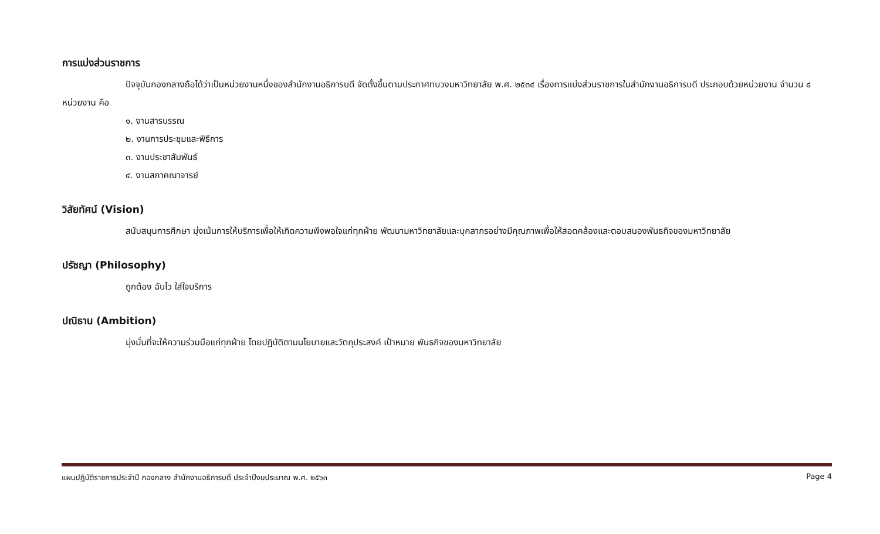การแบ่งส่วนราชการ
ปัจจุบันกองกลางถือได้ว่าเป็นหน่วยงานหนึ่งของสำนักงานอธิการบดี จัดตั้งขึ้นตามประกาศทบวงมหาวิทยาลัย พ.ศ. ๒๕๓๔ เรื่องการแบ่งส่วนราชการในสำนักงานอธิการบดี ประกอบด้วยหน่วยงาน จำนวน ๔ หน่วยงาน คือ
๑. งานสารบรรณ
๒. งานการประชุมและพิธีการ
๓. งานประชาสัมพันธ์
๔. งานสภาคณาจารย์
วิสัยทัศน์ (Vision)
สนับสนุนการศึกษา มุ่งเน้นการให้บริการเพื่อให้เกิดความพึงพอใจแก่ทุกฝ่าย พัฒนามหาวิทยาลัยและบุคลากรอย่างมีคุณภาพเพื่อให้สอดคล้องและตอบสนองพันธกิจของมหาวิทยาลัย
ปรัชญา (Philosophy)
ถูกต้อง ฉับไว ใส่ใจบริการ
ปณิธาน (Ambition)
มุ่งมั่นที่จะให้ความร่วมมือแก่ทุกฝ่าย โดยปฏิบัติตามนโยบายและวัตถุประสงค์ เป้าหมาย พันธกิจของมหาวิทยาลัย
แผนปฏิบัติราชการประจำปี กองกลาง สำนักงานอธิการบดี ประจำปีงบประมาณ พ.ศ. ๒๕๖๓ Page 4